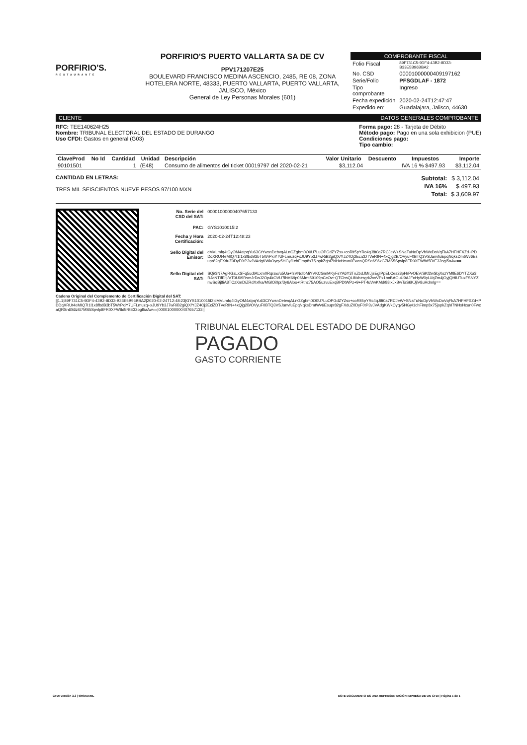PORFIRIO'S.
RESTAURANTE
PORFIRIO'S PUERTO VALLARTA SA DE CV
PPV171207E25
BOULEVARD FRANCISCO MEDINA ASCENCIO, 2485, RE 08, ZONA HOTELERA NORTE, 48333, PUERTO VALLARTA, PUERTO VALLARTA, JALISCO, México
General de Ley Personas Morales (601)
COMPROBANTE FISCAL
| Folio Fiscal | 89F731C5-9DF4-43B2-8D33-B33E5B96BBA2 |
| No. CSD | 00001000000409197162 |
| Serie/Folio | PFSGDLAF - 1872 |
| Tipo comprobante | Ingreso |
| Fecha expedición | 2020-02-24T12:47:47 |
| Expedido en: | Guadalajara, Jalisco, 44630 |
CLIENTE DATOS GENERALES COMPROBANTE
RFC: TEE140624H25
Nombre: TRIBUNAL ELECTORAL DEL ESTADO DE DURANGO
Uso CFDI: Gastos en general (G03)
Forma pago: 28 - Tarjeta de Débito
Método pago: Pago en una sola exhibicion (PUE)
Condiciones pago:
Tipo cambio:
| ClaveProd | No Id | Cantidad | Unidad | Descripción | Valor Unitario | Descuento | Impuestos | Importe |
| --- | --- | --- | --- | --- | --- | --- | --- | --- |
| 90101501 | | 1 | (E48) | Consumo de alimentos del ticket 00019797 del 2020-02-21 | $3,112.04 | | IVA 16 % $497.93 | $3,112.04 |
CANTIDAD EN LETRAS:
TRES MIL SEISCIENTOS NUEVE PESOS 97/100 MXN
| Subtotal: | $ 3,112.04 |
| IVA 16% | $ 497.93 |
| Total: | $ 3,609.97 |
| No. Serie del CSD del SAT: | 00001000000407657133 |
| PAC: | GYS1010015I2 |
| Fecha y Hora Certificación: | 2020-02-24T12:48:23 |
| Sello Digital del Emisor: | cMVLmfq4tGyOM4atpqYu63CtYwsnDebvqALnGZgbm0O0U7LuOPGdZYZsx+coRlt5pYRc4qJ8t0a7RCJeW+SNaTuNoDpVhWxDoVqFkA7HFHFXZd+PDDqXRUt4eMIQ7I1l1x8fbdB3bT5WrPxiY7UFLmuzq+xJU9Yb3J7wRiB2giQX/YJZ4Oj2EciZDTVeRIN+4xQjg2B/OVyuF0BTQ3VSJanvfuEpqNqksDmtWv6Esupr82gFXduZ0DyF0tP3vJVAdgKWkOyqv5HGy/1chFimp8x75jopkZqhI7NHxHcun0FwcaQRSn6S6zG7MS5Spvlp8FR0XFW8d5RtE32ogl5aAw== |
| Sello Digital del SAT: | SQi/3N7AgRGaLxSFq5udIALxm0Rqraw/u5Ua+fsVNdIbMiYVKCGmMKyFsYA6Y3TnZbdJMrJjsEgIPpELCes28pHrPvOEV/SKf2wSbjXszYMtlE6DYTZXa3RJaNTIfEltj/VT0U09RsmJrDaJ2Op4kOVU7ibM69p06Mmt59109pCcOv+QTCbsQL8/xhzsgrk2vvVPx1bnBAOuU9AJFoHyW0yL//qZm4jGyjQHiUTuxFSNYZnwSqBj8iA8TCzXmD/ZRdXxfka/MGlOi0pr/3y6Aloo+tRtnz75AO5uzvuExqBPDtWPz+9+PT4uVwKMd/88lxJxBwTaS6KJjlV8uHdmlg== |
Cadena Original del Complemento de Certificación Digital del SAT:
||1.1|89F731C5-9DF4-43B2-8D33-B33E5B96BBA2|2020-02-24T12:48:23|GYS1010015I2|cMVLmfq4tGyOM4atpqYu63CtYwsnDebvqALnGZgbm0O0U7LuOPGdZYZsx+coRlt5pYRc4qJ8t0a7RCJeW+SNaTuNoDpVhWxDoVqFkA7HFHFXZd+PDDqXRUt4eMIQ7I1l1x8fbdB3bT5WrPxiY7UFLmuzq+xJU9Yb3J7wRiB2giQX/YJZ4Oj2EciZDTVeRIN+4xQjg2B/OVyuF0BTQ3VSJanvfuEpqNqksDmtWv6Esupr82gFXduZ0DyF0tP3vJVAdgKWkOyqv5HGy/1chFimp8x75jopkZqhI7NHxHcun0FwcaQRSn6S6zG7MS5Spvlp8FR0XFW8d5RtE32ogl5aAw==|00001000000407657133||
TRIBUNAL ELECTORAL DEL ESTADO DE DURANGO
PAGADO
GASTO CORRIENTE
CFDI Versión 3.3 | timbraXML ESTE DOCUMENTO ES UNA REPRESENTACIÓN IMPRESA DE UN CFDI | Página 1 de 1